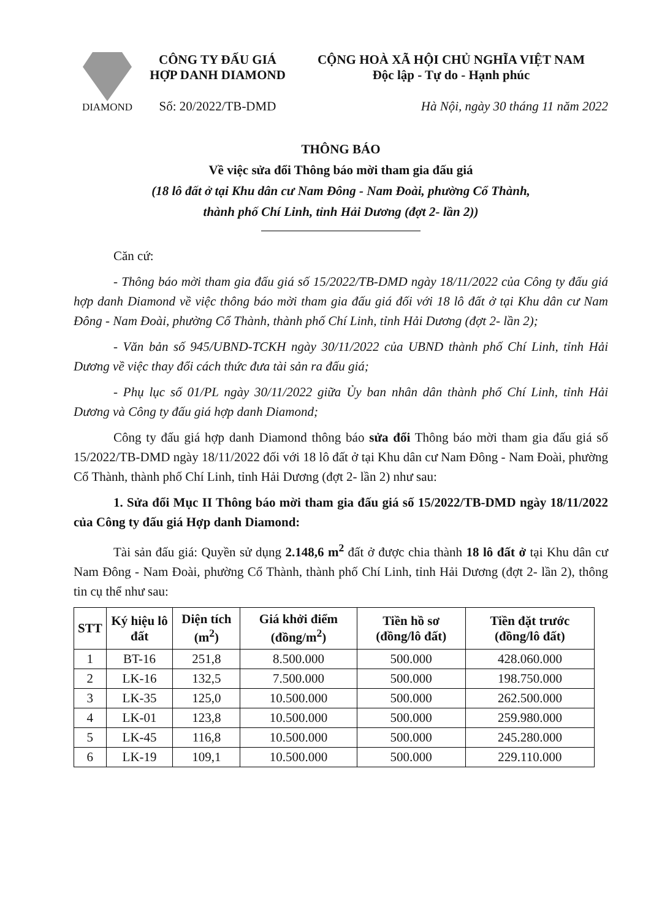DIAMOND
CÔNG TY ĐẤU GIÁ
HỢP DANH DIAMOND
Số: 20/2022/TB-DMD
CỘNG HOÀ XÃ HỘI CHỦ NGHĨA VIỆT NAM
Độc lập - Tự do - Hạnh phúc
Hà Nội, ngày 30 tháng 11 năm 2022
THÔNG BÁO
Về việc sửa đổi Thông báo mời tham gia đấu giá
(18 lô đất ở tại Khu dân cư Nam Đông - Nam Đoài, phường Cổ Thành,
thành phố Chí Linh, tỉnh Hải Dương (đợt 2- lần 2))
Căn cứ:
- Thông báo mời tham gia đấu giá số 15/2022/TB-DMD ngày 18/11/2022 của Công ty đấu giá hợp danh Diamond về việc thông báo mời tham gia đấu giá đối với 18 lô đất ở tại Khu dân cư Nam Đông - Nam Đoài, phường Cổ Thành, thành phố Chí Linh, tỉnh Hải Dương (đợt 2- lần 2);
- Văn bản số 945/UBND-TCKH ngày 30/11/2022 của UBND thành phố Chí Linh, tỉnh Hải Dương về việc thay đổi cách thức đưa tài sản ra đấu giá;
- Phụ lục số 01/PL ngày 30/11/2022 giữa Ủy ban nhân dân thành phố Chí Linh, tỉnh Hải Dương và Công ty đấu giá hợp danh Diamond;
Công ty đấu giá hợp danh Diamond thông báo sửa đổi Thông báo mời tham gia đấu giá số 15/2022/TB-DMD ngày 18/11/2022 đối với 18 lô đất ở tại Khu dân cư Nam Đông - Nam Đoài, phường Cổ Thành, thành phố Chí Linh, tỉnh Hải Dương (đợt 2- lần 2) như sau:
1. Sửa đổi Mục II Thông báo mời tham gia đấu giá số 15/2022/TB-DMD ngày 18/11/2022 của Công ty đấu giá Hợp danh Diamond:
Tài sản đấu giá: Quyền sử dụng 2.148,6 m<sup>2</sup> đất ở được chia thành 18 lô đất ở tại Khu dân cư Nam Đông - Nam Đoài, phường Cổ Thành, thành phố Chí Linh, tỉnh Hải Dương (đợt 2- lần 2), thông tin cụ thể như sau:
| STT | Ký hiệu lô đất | Diện tích (m<sup>2</sup>) | Giá khởi điểm (đồng/m<sup>2</sup>) | Tiền hồ sơ (đồng/lô đất) | Tiền đặt trước (đồng/lô đất) |
| --- | --- | --- | --- | --- | --- |
| 1 | BT-16 | 251,8 | 8.500.000 | 500.000 | 428.060.000 |
| 2 | LK-16 | 132,5 | 7.500.000 | 500.000 | 198.750.000 |
| 3 | LK-35 | 125,0 | 10.500.000 | 500.000 | 262.500.000 |
| 4 | LK-01 | 123,8 | 10.500.000 | 500.000 | 259.980.000 |
| 5 | LK-45 | 116,8 | 10.500.000 | 500.000 | 245.280.000 |
| 6 | LK-19 | 109,1 | 10.500.000 | 500.000 | 229.110.000 |